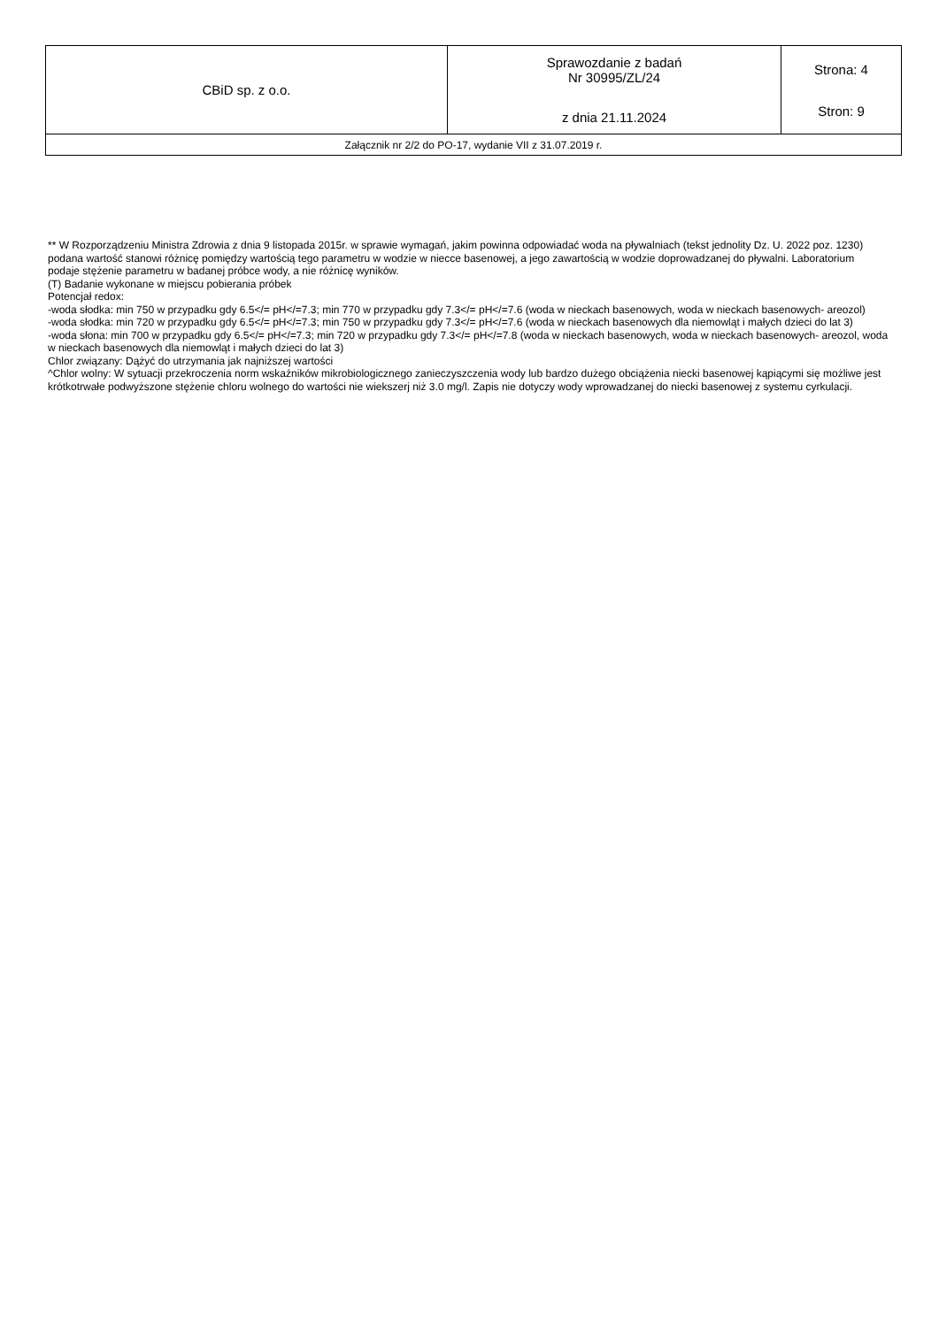| CBiD sp. z o.o. | Sprawozdanie z badań Nr 30995/ZL/24 z dnia 21.11.2024 | Strona: 4 Stron: 9 |
| Załącznik nr 2/2 do PO-17, wydanie VII z 31.07.2019 r. | | |
** W Rozporządzeniu Ministra Zdrowia z dnia 9 listopada 2015r. w sprawie wymagań, jakim powinna odpowiadać woda na pływalniach (tekst jednolity Dz. U. 2022 poz. 1230) podana wartość stanowi różnicę pomiędzy wartością tego parametru w wodzie w niecce basenowej, a jego zawartością w wodzie doprowadzanej do pływalni. Laboratorium podaje stężenie parametru w badanej próbce wody, a nie różnicę wyników.
(T) Badanie wykonane w miejscu pobierania próbek
Potencjał redox:
-woda słodka: min 750 w przypadku gdy 6.5</= pH</=7.3; min 770 w przypadku gdy 7.3</= pH</=7.6 (woda w nieckach basenowych, woda w nieckach basenowych- areozol)
-woda słodka: min 720 w przypadku gdy 6.5</= pH</=7.3; min 750 w przypadku gdy 7.3</= pH</=7.6 (woda w nieckach basenowych dla niemowląt i małych dzieci do lat 3)
-woda słona: min 700 w przypadku gdy 6.5</= pH</=7.3; min 720 w przypadku gdy 7.3</= pH</=7.8 (woda w nieckach basenowych, woda w nieckach basenowych- areozol, woda w nieckach basenowych dla niemowląt i małych dzieci do lat 3)
Chlor związany: Dążyć do utrzymania jak najniższej wartości
^Chlor wolny: W sytuacji przekroczenia norm wskaźników mikrobiologicznego zanieczyszczenia wody lub bardzo dużego obciążenia niecki basenowej kąpiącymi się możliwe jest krótkotrwałe podwyższone stężenie chloru wolnego do wartości nie wiekszerj niż 3.0 mg/l. Zapis nie dotyczy wody wprowadzanej do niecki basenowej z systemu cyrkulacji.